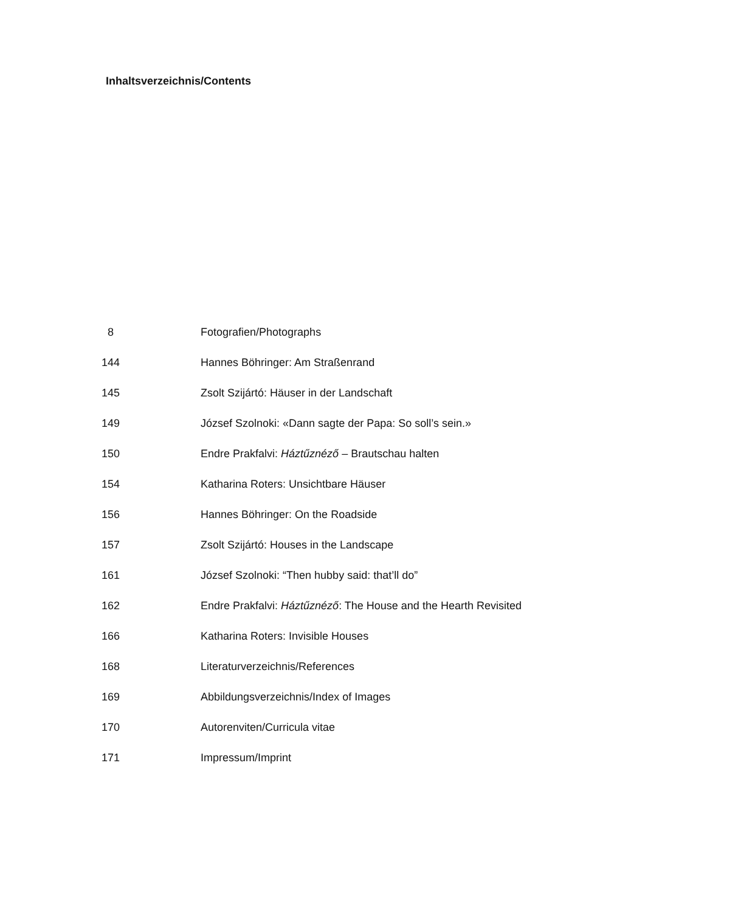Inhaltsverzeichnis/Contents
| 8 | Fotografien/Photographs |
| 144 | Hannes Böhringer: Am Straßenrand |
| 145 | Zsolt Szijártó: Häuser in der Landschaft |
| 149 | József Szolnoki: «Dann sagte der Papa: So soll’s sein.» |
| 150 | Endre Prakfalvi: Háztűznéző – Brautschau halten |
| 154 | Katharina Roters: Unsichtbare Häuser |
| 156 | Hannes Böhringer: On the Roadside |
| 157 | Zsolt Szijártó: Houses in the Landscape |
| 161 | József Szolnoki: “Then hubby said: that’ll do” |
| 162 | Endre Prakfalvi: Háztűznéző : The House and the Hearth Revisited |
| 166 | Katharina Roters: Invisible Houses |
| 168 | Literaturverzeichnis/References |
| 169 | Abbildungsverzeichnis/Index of Images |
| 170 | Autorenviten/Curricula vitae |
| 171 | Impressum/Imprint |